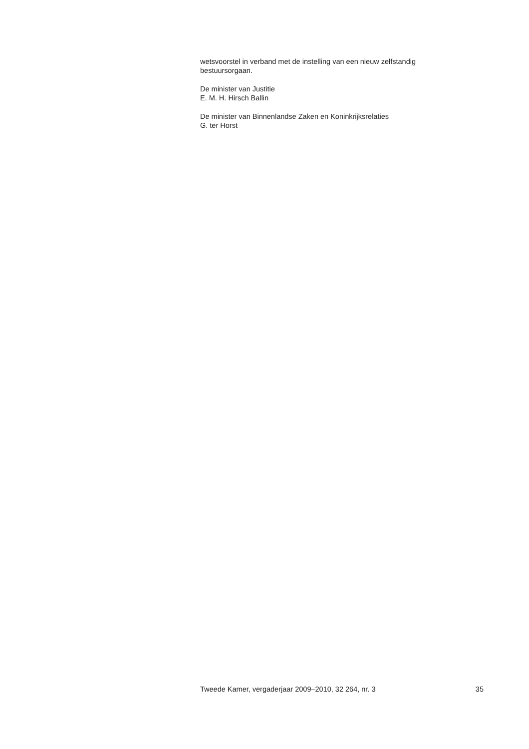wetsvoorstel in verband met de instelling van een nieuw zelfstandig
bestuursorgaan.
De minister van Justitie
E. M. H. Hirsch Ballin
De minister van Binnenlandse Zaken en Koninkrijksrelaties
G. ter Horst
Tweede Kamer, vergaderjaar 2009–2010, 32 264, nr. 3 35